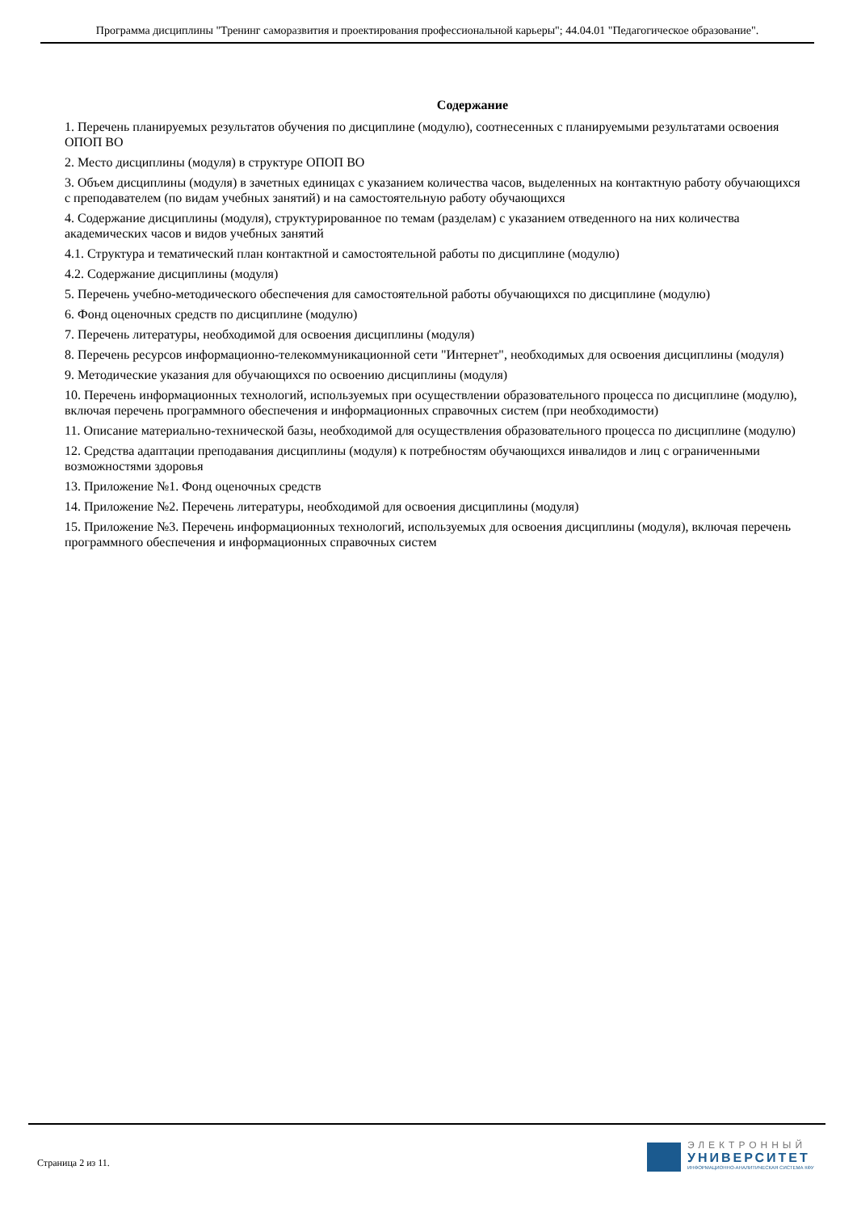Программа дисциплины "Тренинг саморазвития и проектирования профессиональной карьеры"; 44.04.01 "Педагогическое образование".
Содержание
1. Перечень планируемых результатов обучения по дисциплине (модулю), соотнесенных с планируемыми результатами освоения ОПОП ВО
2. Место дисциплины (модуля) в структуре ОПОП ВО
3. Объем дисциплины (модуля) в зачетных единицах с указанием количества часов, выделенных на контактную работу обучающихся с преподавателем (по видам учебных занятий) и на самостоятельную работу обучающихся
4. Содержание дисциплины (модуля), структурированное по темам (разделам) с указанием отведенного на них количества академических часов и видов учебных занятий
4.1. Структура и тематический план контактной и самостоятельной работы по дисциплине (модулю)
4.2. Содержание дисциплины (модуля)
5. Перечень учебно-методического обеспечения для самостоятельной работы обучающихся по дисциплине (модулю)
6. Фонд оценочных средств по дисциплине (модулю)
7. Перечень литературы, необходимой для освоения дисциплины (модуля)
8. Перечень ресурсов информационно-телекоммуникационной сети "Интернет", необходимых для освоения дисциплины (модуля)
9. Методические указания для обучающихся по освоению дисциплины (модуля)
10. Перечень информационных технологий, используемых при осуществлении образовательного процесса по дисциплине (модулю), включая перечень программного обеспечения и информационных справочных систем (при необходимости)
11. Описание материально-технической базы, необходимой для осуществления образовательного процесса по дисциплине (модулю)
12. Средства адаптации преподавания дисциплины (модуля) к потребностям обучающихся инвалидов и лиц с ограниченными возможностями здоровья
13. Приложение №1. Фонд оценочных средств
14. Приложение №2. Перечень литературы, необходимой для освоения дисциплины (модуля)
15. Приложение №3. Перечень информационных технологий, используемых для освоения дисциплины (модуля), включая перечень программного обеспечения и информационных справочных систем
Страница 2 из 11.
ЭЛЕКТРОННЫЙ
УНИВЕРСИТЕТ
ИНФОРМАЦИОННО-АНАЛИТИЧЕСКАЯ СИСТЕМА КФУ